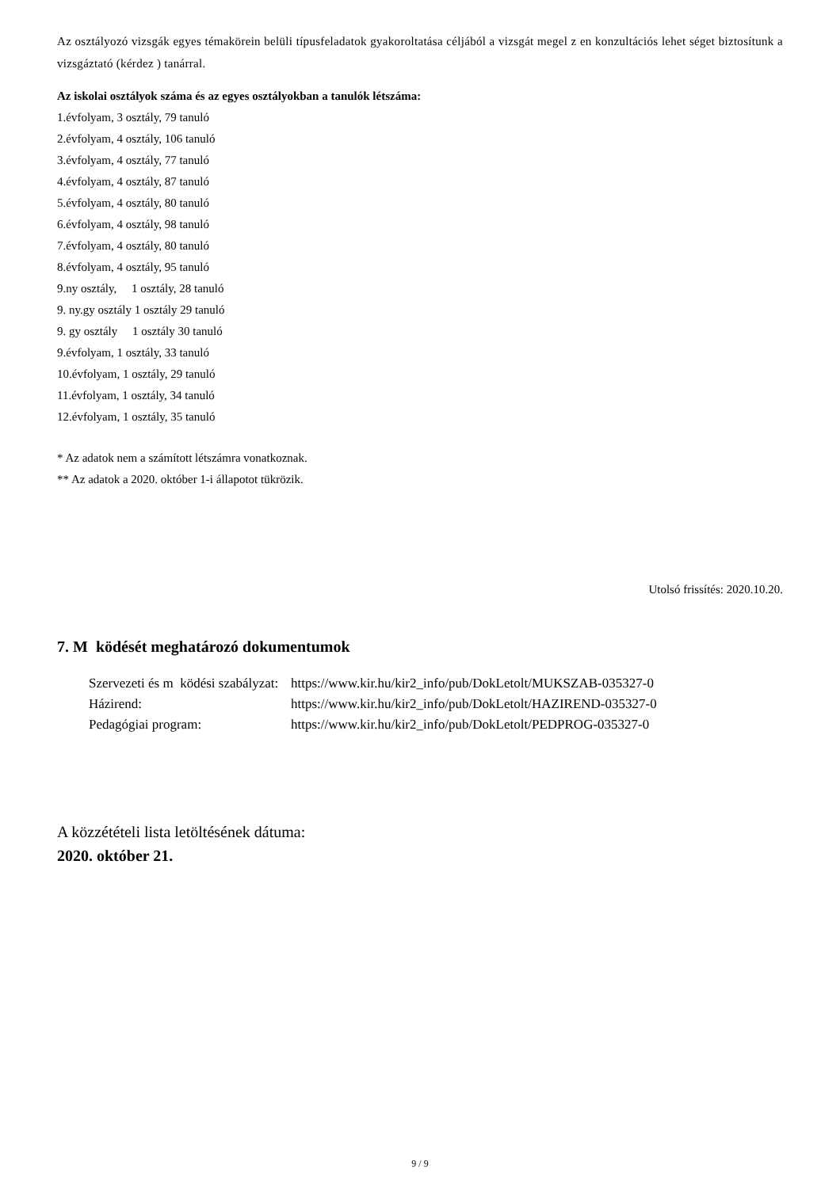Az osztályozó vizsgák egyes témakörein belüli típusfeladatok gyakoroltatása céljából a vizsgát megel z en konzultációs lehet séget biztosítunk a vizsgáztató (kérdez ) tanárral.
Az iskolai osztályok száma és az egyes osztályokban a tanulók létszáma:
1.évfolyam, 3 osztály, 79 tanuló
2.évfolyam, 4 osztály, 106 tanuló
3.évfolyam, 4 osztály, 77 tanuló
4.évfolyam, 4 osztály, 87 tanuló
5.évfolyam, 4 osztály, 80 tanuló
6.évfolyam, 4 osztály, 98 tanuló
7.évfolyam, 4 osztály, 80 tanuló
8.évfolyam, 4 osztály, 95 tanuló
9.ny osztály, 1 osztály, 28 tanuló
9. ny.gy osztály 1 osztály 29 tanuló
9. gy osztály 1 osztály 30 tanuló
9.évfolyam, 1 osztály, 33 tanuló
10.évfolyam, 1 osztály, 29 tanuló
11.évfolyam, 1 osztály, 34 tanuló
12.évfolyam, 1 osztály, 35 tanuló
* Az adatok nem a számított létszámra vonatkoznak.
** Az adatok a 2020. október 1-i állapotot tükrözik.
Utolsó frissítés: 2020.10.20.
7. M ködését meghatározó dokumentumok
| Szervezeti és m ködési szabályzat: | https://www.kir.hu/kir2_info/pub/DokLetolt/MUKSZAB-035327-0 |
| Házirend: | https://www.kir.hu/kir2_info/pub/DokLetolt/HAZIREND-035327-0 |
| Pedagógiai program: | https://www.kir.hu/kir2_info/pub/DokLetolt/PEDPROG-035327-0 |
A közzétételi lista letöltésének dátuma:
2020. október 21.
9 / 9